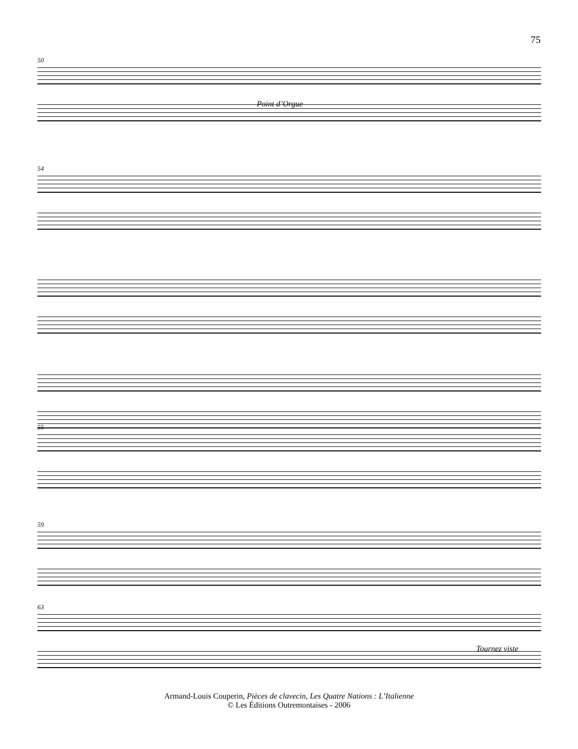75
50
Point d’Orgue
54
55
59
63
Tournez viste
Armand-Louis Couperin, Pièces de clavecin, Les Quatre Nations : L’Italienne
© Les Éditions Outremontaises - 2006